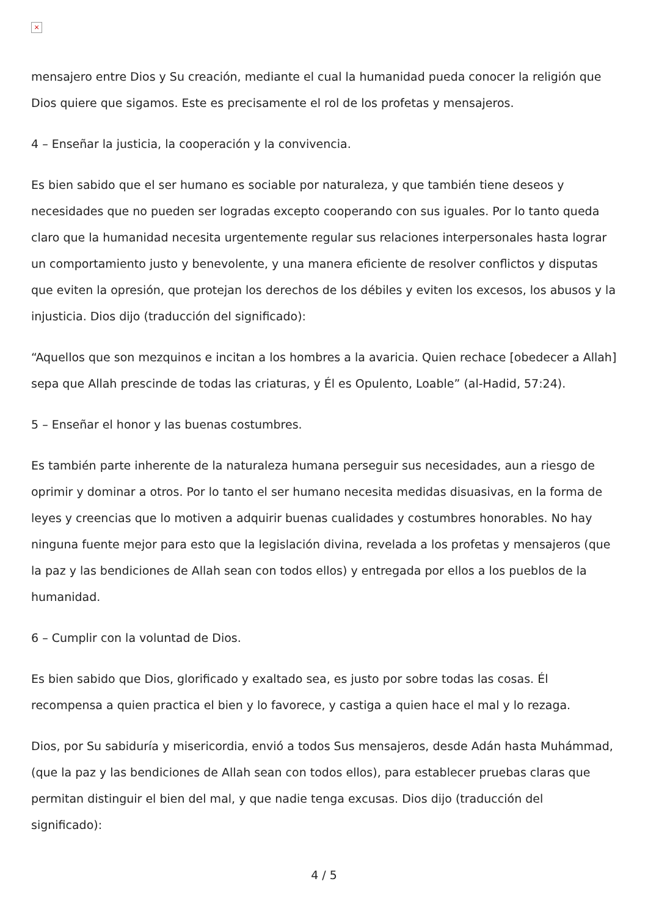×
mensajero entre Dios y Su creación, mediante el cual la humanidad pueda conocer la religión que Dios quiere que sigamos. Este es precisamente el rol de los profetas y mensajeros.
4 – Enseñar la justicia, la cooperación y la convivencia.
Es bien sabido que el ser humano es sociable por naturaleza, y que también tiene deseos y necesidades que no pueden ser logradas excepto cooperando con sus iguales. Por lo tanto queda claro que la humanidad necesita urgentemente regular sus relaciones interpersonales hasta lograr un comportamiento justo y benevolente, y una manera eficiente de resolver conflictos y disputas que eviten la opresión, que protejan los derechos de los débiles y eviten los excesos, los abusos y la injusticia. Dios dijo (traducción del significado):
“Aquellos que son mezquinos e incitan a los hombres a la avaricia. Quien rechace [obedecer a Allah] sepa que Allah prescinde de todas las criaturas, y Él es Opulento, Loable” (al-Hadid, 57:24).
5 – Enseñar el honor y las buenas costumbres.
Es también parte inherente de la naturaleza humana perseguir sus necesidades, aun a riesgo de oprimir y dominar a otros. Por lo tanto el ser humano necesita medidas disuasivas, en la forma de leyes y creencias que lo motiven a adquirir buenas cualidades y costumbres honorables. No hay ninguna fuente mejor para esto que la legislación divina, revelada a los profetas y mensajeros (que la paz y las bendiciones de Allah sean con todos ellos) y entregada por ellos a los pueblos de la humanidad.
6 – Cumplir con la voluntad de Dios.
Es bien sabido que Dios, glorificado y exaltado sea, es justo por sobre todas las cosas. Él recompensa a quien practica el bien y lo favorece, y castiga a quien hace el mal y lo rezaga.
Dios, por Su sabiduría y misericordia, envió a todos Sus mensajeros, desde Adán hasta Muhámmad, (que la paz y las bendiciones de Allah sean con todos ellos), para establecer pruebas claras que permitan distinguir el bien del mal, y que nadie tenga excusas. Dios dijo (traducción del significado):
4 / 5